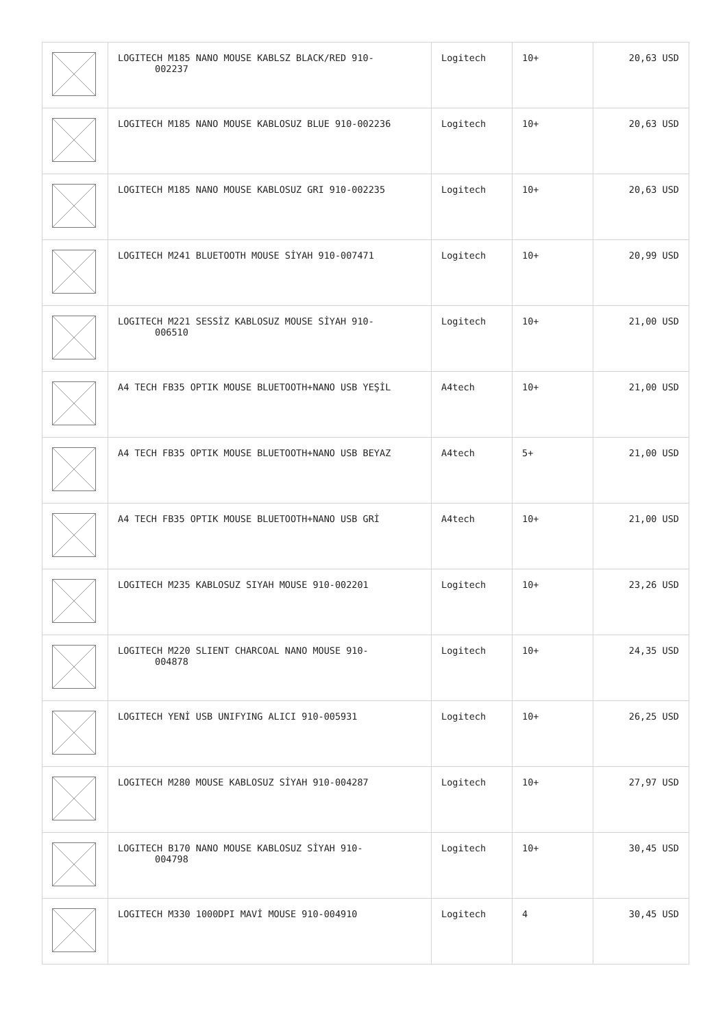| | LOGITECH M185 NANO MOUSE KABLSZ BLACK/RED 910- 002237 | Logitech | 10+ | 20,63 USD |
| | LOGITECH M185 NANO MOUSE KABLOSUZ BLUE 910-002236 | Logitech | 10+ | 20,63 USD |
| | LOGITECH M185 NANO MOUSE KABLOSUZ GRI 910-002235 | Logitech | 10+ | 20,63 USD |
| | LOGITECH M241 BLUETOOTH MOUSE SİYAH 910-007471 | Logitech | 10+ | 20,99 USD |
| | LOGITECH M221 SESSİZ KABLOSUZ MOUSE SİYAH 910- 006510 | Logitech | 10+ | 21,00 USD |
| | A4 TECH FB35 OPTIK MOUSE BLUETOOTH+NANO USB YEŞİL | A4tech | 10+ | 21,00 USD |
| | A4 TECH FB35 OPTIK MOUSE BLUETOOTH+NANO USB BEYAZ | A4tech | 5+ | 21,00 USD |
| | A4 TECH FB35 OPTIK MOUSE BLUETOOTH+NANO USB GRİ | A4tech | 10+ | 21,00 USD |
| | LOGITECH M235 KABLOSUZ SIYAH MOUSE 910-002201 | Logitech | 10+ | 23,26 USD |
| | LOGITECH M220 SLIENT CHARCOAL NANO MOUSE 910- 004878 | Logitech | 10+ | 24,35 USD |
| | LOGITECH YENİ USB UNIFYING ALICI 910-005931 | Logitech | 10+ | 26,25 USD |
| | LOGITECH M280 MOUSE KABLOSUZ SİYAH 910-004287 | Logitech | 10+ | 27,97 USD |
| | LOGITECH B170 NANO MOUSE KABLOSUZ SİYAH 910- 004798 | Logitech | 10+ | 30,45 USD |
| | LOGITECH M330 1000DPI MAVİ MOUSE 910-004910 | Logitech | 4 | 30,45 USD |